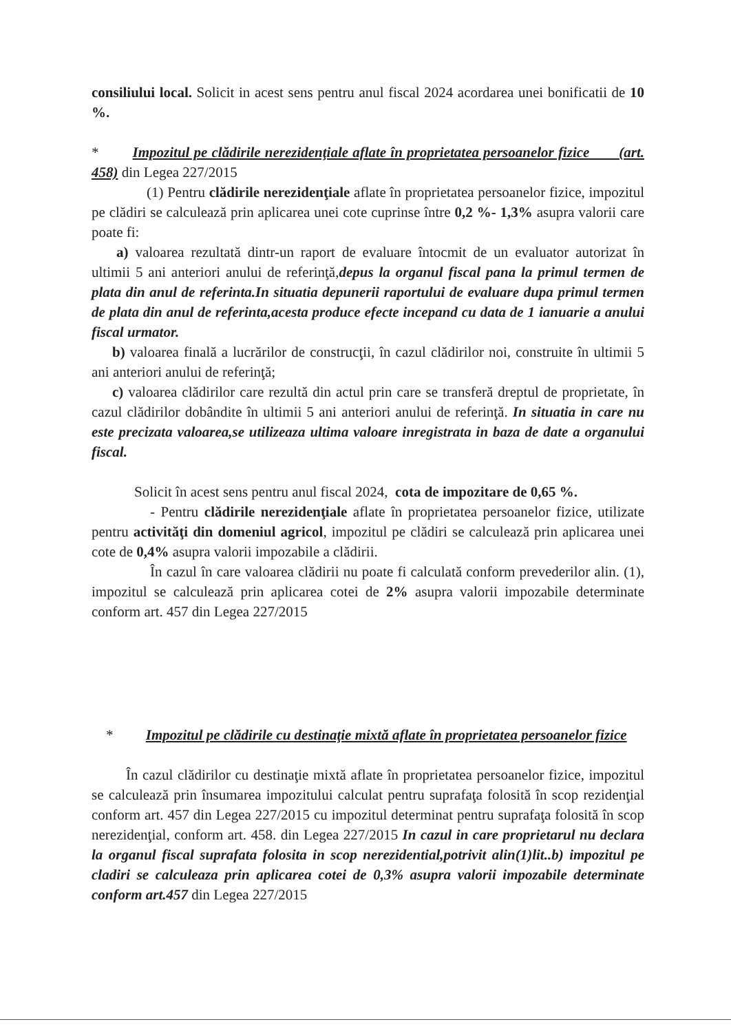consiliului local. Solicit in acest sens pentru anul fiscal 2024 acordarea unei bonificatii de 10 %.
* Impozitul pe clădirile nerezidenţiale aflate în proprietatea persoanelor fizice (art. 458) din Legea 227/2015
(1) Pentru clădirile nerezidenţiale aflate în proprietatea persoanelor fizice, impozitul pe clădiri se calculează prin aplicarea unei cote cuprinse între 0,2 %- 1,3% asupra valorii care poate fi:
a) valoarea rezultată dintr-un raport de evaluare întocmit de un evaluator autorizat în ultimii 5 ani anteriori anului de referinţă,depus la organul fiscal pana la primul termen de plata din anul de referinta.In situatia depunerii raportului de evaluare dupa primul termen de plata din anul de referinta,acesta produce efecte incepand cu data de 1 ianuarie a anului fiscal urmator.
b) valoarea finală a lucrărilor de construcţii, în cazul clădirilor noi, construite în ultimii 5 ani anteriori anului de referinţă;
c) valoarea clădirilor care rezultă din actul prin care se transferă dreptul de proprietate, în cazul clădirilor dobândite în ultimii 5 ani anteriori anului de referinţă. In situatia in care nu este precizata valoarea,se utilizeaza ultima valoare inregistrata in baza de date a organului fiscal.
Solicit în acest sens pentru anul fiscal 2024, cota de impozitare de 0,65 %.
- Pentru clădirile nerezidenţiale aflate în proprietatea persoanelor fizice, utilizate pentru activităţi din domeniul agricol, impozitul pe clădiri se calculează prin aplicarea unei cote de 0,4% asupra valorii impozabile a clădirii.
În cazul în care valoarea clădirii nu poate fi calculată conform prevederilor alin. (1), impozitul se calculează prin aplicarea cotei de 2% asupra valorii impozabile determinate conform art. 457 din Legea 227/2015
* Impozitul pe clădirile cu destinaţie mixtă aflate în proprietatea persoanelor fizice
În cazul clădirilor cu destinaţie mixtă aflate în proprietatea persoanelor fizice, impozitul se calculează prin însumarea impozitului calculat pentru suprafaţa folosită în scop rezidenţial conform art. 457 din Legea 227/2015 cu impozitul determinat pentru suprafaţa folosită în scop nerezidenţial, conform art. 458. din Legea 227/2015 In cazul in care proprietarul nu declara la organul fiscal suprafata folosita in scop nerezidential,potrivit alin(1)lit..b) impozitul pe cladiri se calculeaza prin aplicarea cotei de 0,3% asupra valorii impozabile determinate conform art.457 din Legea 227/2015